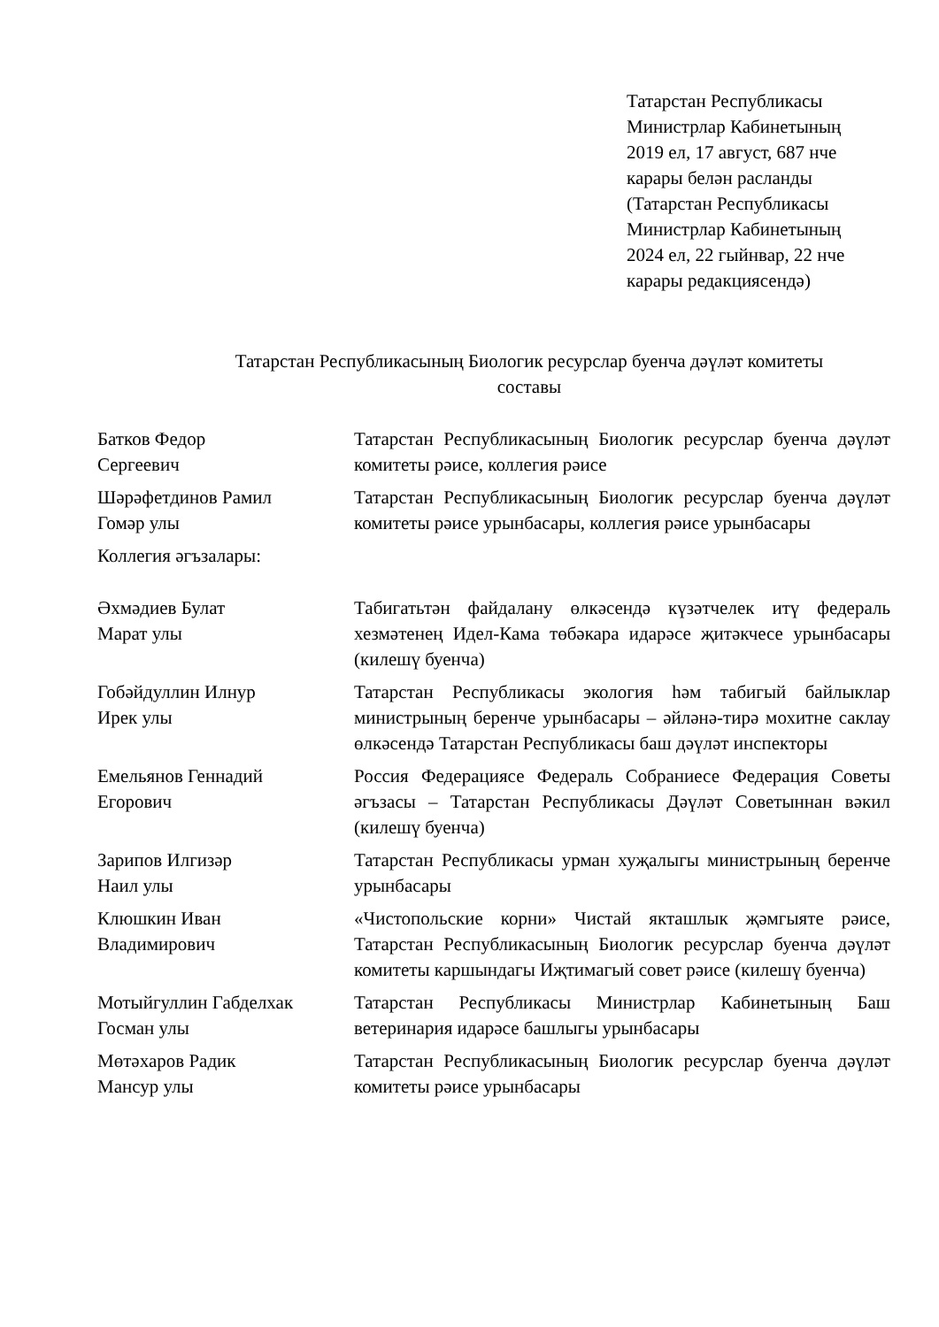Татарстан Республикасы
Министрлар Кабинетының
2019 ел, 17 август, 687 нче
карары белән расланды
(Татарстан Республикасы
Министрлар Кабинетының
2024 ел, 22 гыйнвар, 22 нче
карары редакциясендә)
Татарстан Республикасының Биологик ресурслар буенча дәүләт комитеты
составы
| Батков Федор Сергеевич | Татарстан Республикасының Биологик ресурслар буенча дәүләт комитеты рәисе, коллегия рәисе |
| Шәрәфетдинов Рамил Гомәр улы | Татарстан Республикасының Биологик ресурслар буенча дәүләт комитеты рәисе урынбасары, коллегия рәисе урынбасары |
| Коллегия әгъзалары: | |
| Әхмәдиев Булат Марат улы | Табигатьтән файдалану өлкәсендә күзәтчелек итү федераль хезмәтенең Идел-Кама төбәкара идарәсе җитәкчесе урынбасары (килешү буенча) |
| Гобәйдуллин Илнур Ирек улы | Татарстан Республикасы экология һәм табигый байлыклар министрының беренче урынбасары – әйләнә-тирә мохитне саклау өлкәсендә Татарстан Республикасы баш дәүләт инспекторы |
| Емельянов Геннадий Егорович | Россия Федерациясе Федераль Собраниесе Федерация Советы әгъзасы – Татарстан Республикасы Дәүләт Советыннан вәкил (килешү буенча) |
| Зарипов Илгизәр Наил улы | Татарстан Республикасы урман хуҗалыгы министрының беренче урынбасары |
| Клюшкин Иван Владимирович | «Чистопольские корни» Чистай якташлык җәмгыяте рәисе, Татарстан Республикасының Биологик ресурслар буенча дәүләт комитеты каршындагы Иҗтимагый совет рәисе (килешү буенча) |
| Мотыйгуллин Габделхак Госман улы | Татарстан Республикасы Министрлар Кабинетының Баш ветеринария идарәсе башлыгы урынбасары |
| Мөтәхаров Радик Мансур улы | Татарстан Республикасының Биологик ресурслар буенча дәүләт комитеты рәисе урынбасары |